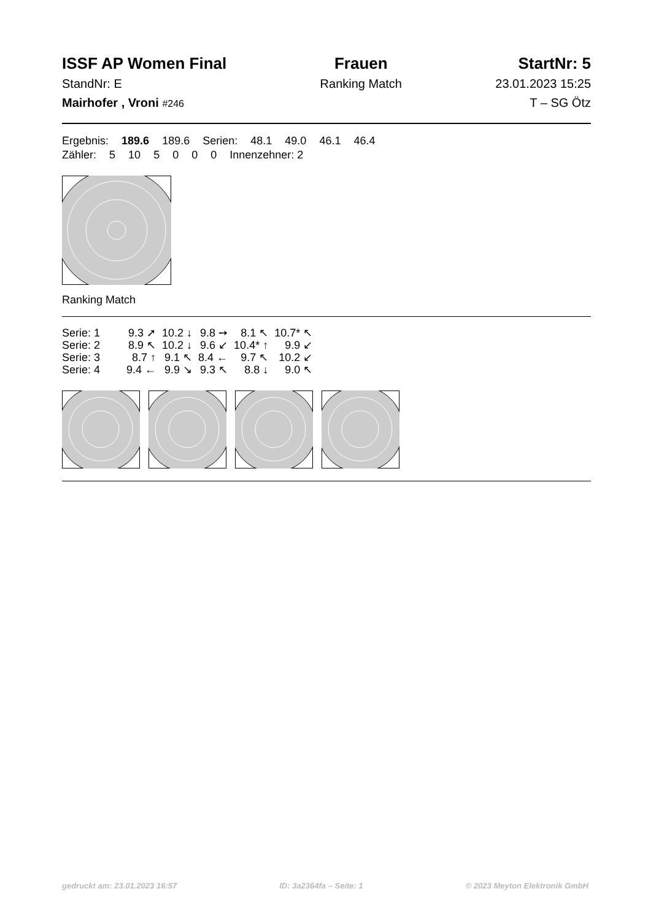ISSF AP Women Final
StandNr: E
Mairhofer , Vroni #246
Frauen
Ranking Match
StartNr: 5
23.01.2023 15:25
T – SG Ötz
Ergebnis: 189.6 189.6 Serien: 48.1 49.0 46.1 46.4
Zähler: 5 10 5 0 0 0 Innenzehner: 2
Ranking Match
| Serie: 1 | 9.3 ➚ | 10.2 ↓ | 9.8 ➙ | 8.1 ↖ | 10.7* ↖ |
| Serie: 2 | 8.9 ↖ | 10.2 ↓ | 9.6 ↙ | 10.4* ↑ | 9.9 ↙ |
| Serie: 3 | 8.7 ↑ | 9.1 ↖ | 8.4 ← | 9.7 ↖ | 10.2 ↙ |
| Serie: 4 | 9.4 ← | 9.9 ↘ | 9.3 ↖ | 8.8 ↓ | 9.0 ↖ |
gedruckt am: 23.01.2023 16:57 ID: 3a2364fa – Seite: 1 © 2023 Meyton Elektronik GmbH